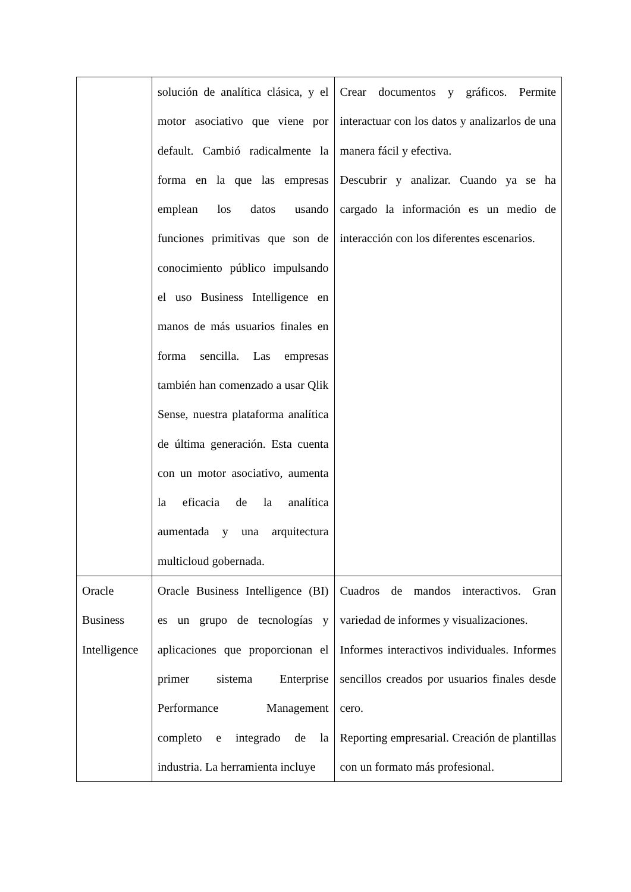| | solución de analítica clásica, y el motor asociativo que viene por default. Cambió radicalmente la forma en la que las empresas emplean los datos usando funciones primitivas que son de conocimiento público impulsando el uso Business Intelligence en manos de más usuarios finales en forma sencilla. Las empresas también han comenzado a usar Qlik Sense, nuestra plataforma analítica de última generación. Esta cuenta con un motor asociativo, aumenta la eficacia de la analítica aumentada y una arquitectura multicloud gobernada. | Crear documentos y gráficos. Permite interactuar con los datos y analizarlos de una manera fácil y efectiva. Descubrir y analizar. Cuando ya se ha cargado la información es un medio de interacción con los diferentes escenarios. |
| Oracle Business Intelligence | Oracle Business Intelligence (BI) es un grupo de tecnologías y aplicaciones que proporcionan el primer sistema Enterprise Performance Management completo e integrado de la industria. La herramienta incluye | Cuadros de mandos interactivos. Gran variedad de informes y visualizaciones. Informes interactivos individuales. Informes sencillos creados por usuarios finales desde cero. Reporting empresarial. Creación de plantillas con un formato más profesional. |